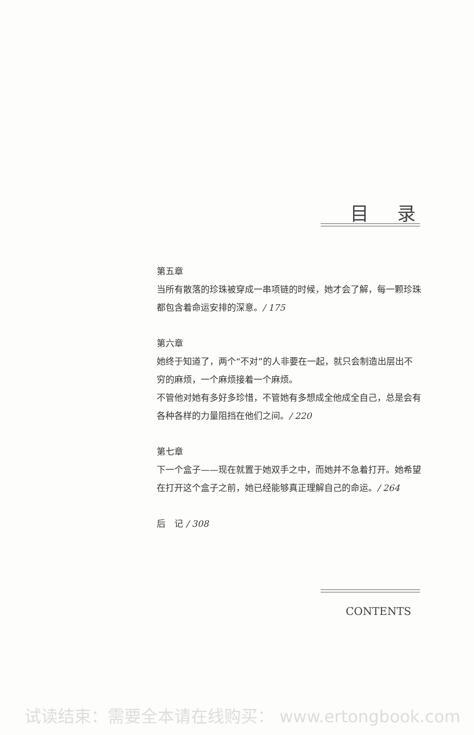目录
第五章
当所有散落的珍珠被穿成一串项链的时候，她才会了解，每一颗珍珠都包含着命运安排的深意。/ 175
第六章
她终于知道了，两个“不对”的人非要在一起，就只会制造出层出不穷的麻烦，一个麻烦接着一个麻烦。
不管他对她有多好多珍惜，不管她有多想成全他成全自己，总是会有各种各样的力量阻挡在他们之间。/ 220
第七章
下一个盒子——现在就置于她双手之中，而她并不急着打开。她希望在打开这个盒子之前，她已经能够真正理解自己的命运。/ 264
后　记 / 308
CONTENTS
试读结束：需要全本请在线购买： www.ertongbook.com